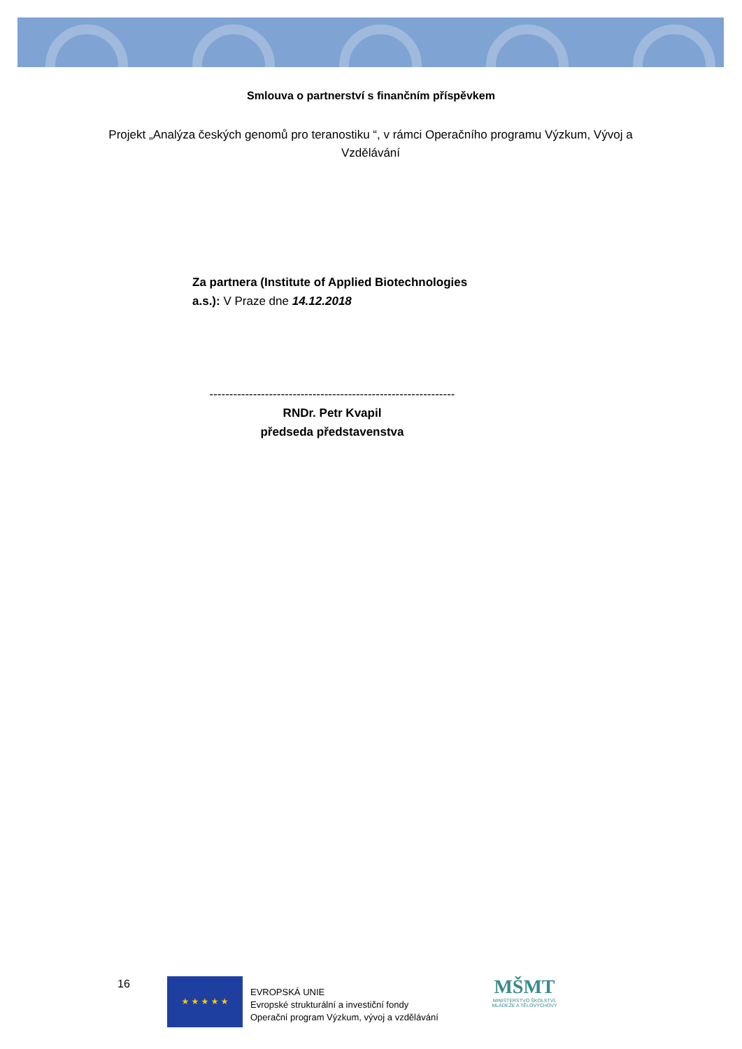Smlouva o partnerství s finančním příspěvkem
Projekt „Analýza českých genomů pro teranostiku “, v rámci Operačního programu Výzkum, Vývoj a Vzdělávání
Za partnera (Institute of Applied Biotechnologies
a.s.): V Praze dne 14.12.2018
--------------------------------------------------------------
RNDr. Petr Kvapil
předseda představenstva
16 ★ ★ ★ ★ ★
EVROPSKÁ UNIE
Evropské strukturální a investiční fondy
Operační program Výzkum, vývoj a vzdělávání
MŠMT
MINISTERSTVO ŠKOLSTVÍ,
MLÁDEŽE A TĚLOVÝCHOVY